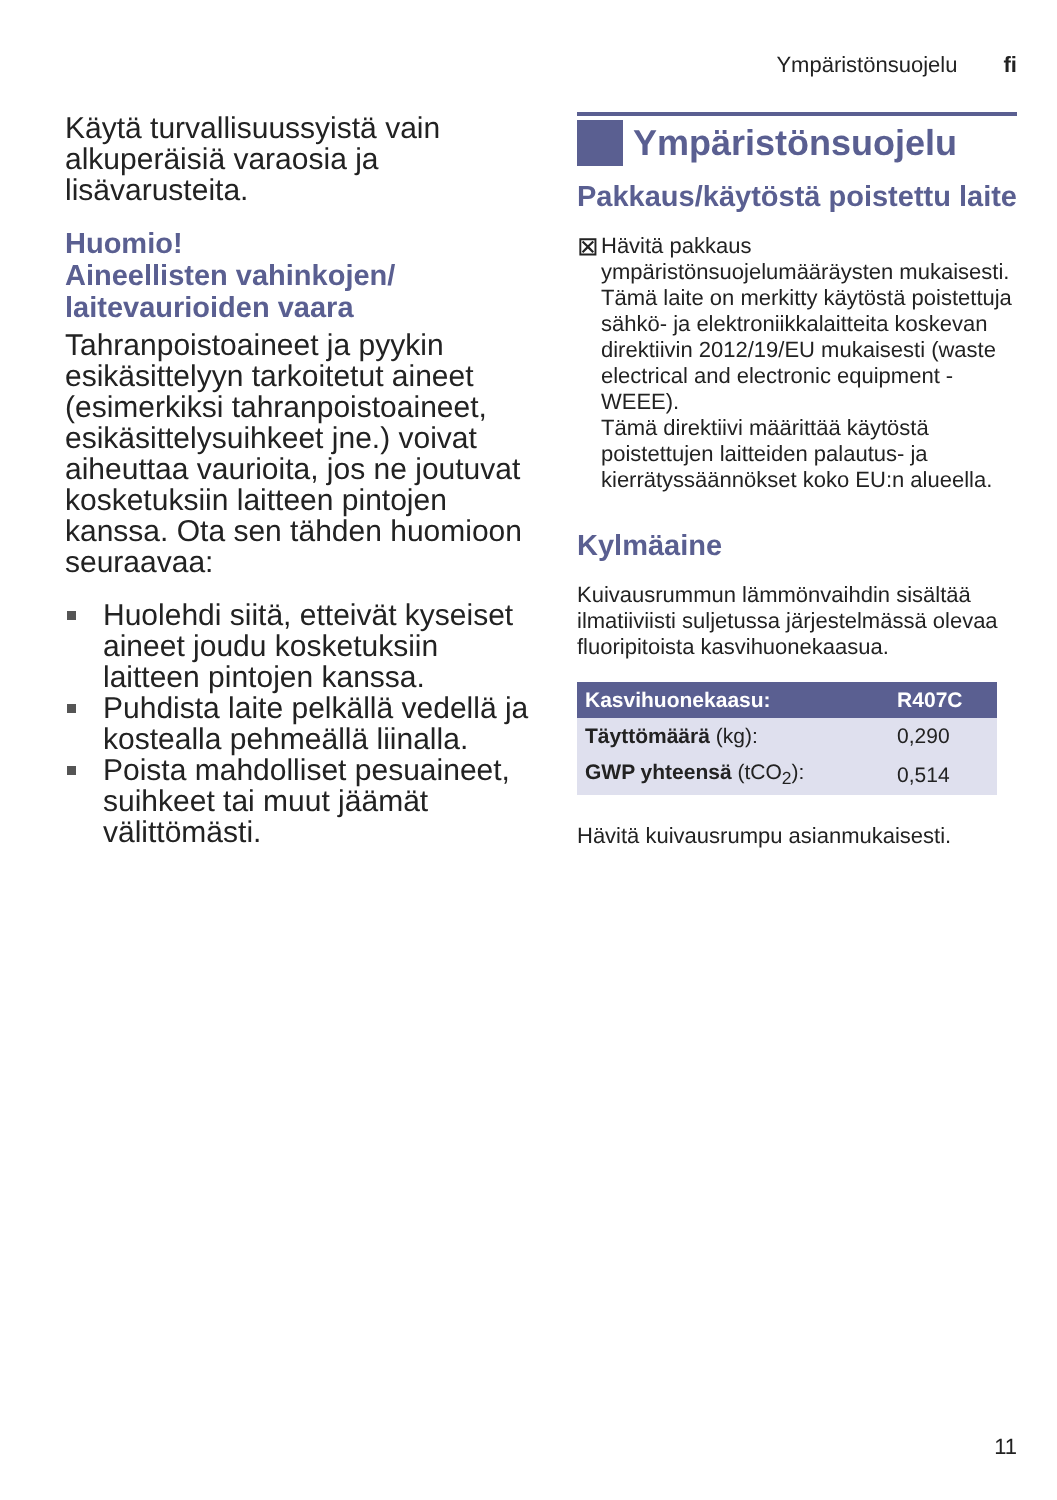Ympäristönsuojelu fi
Käytä turvallisuussyistä vain alkuperäisiä varaosia ja lisävarusteita.
Huomio!
Aineellisten vahinkojen/ laitevaurioiden vaara
Tahranpoistoaineet ja pyykin esikäsittelyyn tarkoitetut aineet (esimerkiksi tahranpoistoaineet, esikäsittelysuihkeet jne.) voivat aiheuttaa vaurioita, jos ne joutuvat kosketuksiin laitteen pintojen kanssa. Ota sen tähden huomioon seuraavaa:
Huolehdi siitä, etteivät kyseiset aineet joudu kosketuksiin laitteen pintojen kanssa.
Puhdista laite pelkällä vedellä ja kostealla pehmeällä liinalla.
Poista mahdolliset pesuaineet, suihkeet tai muut jäämät välittömästi.
Ympäristönsuojelu
Pakkaus/käytöstä poistettu laite
⊠
Hävitä pakkaus ympäristönsuojelumääräysten mukaisesti.
Tämä laite on merkitty käytöstä poistettuja sähkö- ja elektroniikkalaitteita koskevan direktiivin 2012/19/EU mukaisesti (waste electrical and electronic equipment - WEEE).
Tämä direktiivi määrittää käytöstä poistettujen laitteiden palautus- ja kierrätyssäännökset koko EU:n alueella.
Kylmäaine
Kuivausrummun lämmönvaihdin sisältää ilmatiiviisti suljetussa järjestelmässä olevaa fluoripitoista kasvihuonekaasua.
| Kasvihuonekaasu: | R407C |
| --- | --- |
| Täyttömäärä (kg): | 0,290 |
| GWP yhteensä (tCO<sub>2</sub>): | 0,514 |
Hävitä kuivausrumpu asianmukaisesti.
11